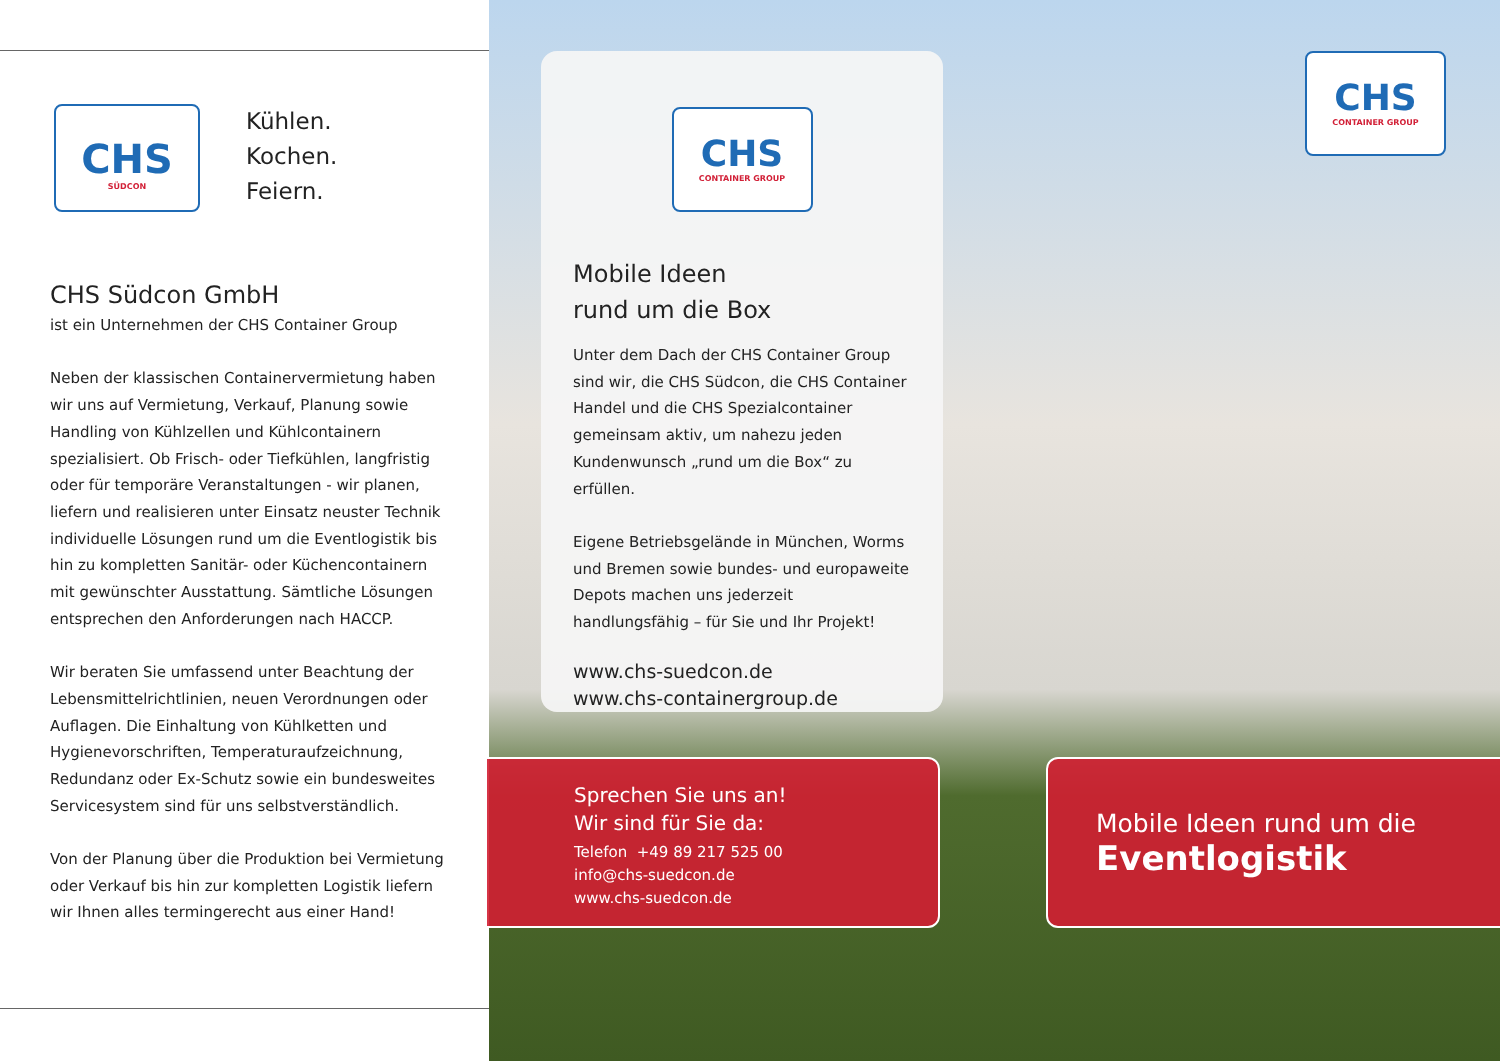CHS
SÜDCON
Kühlen.
Kochen.
Feiern.
CHS Südcon GmbH
ist ein Unternehmen der CHS Container Group
Neben der klassischen Containervermietung haben wir uns auf Vermietung, Verkauf, Planung sowie Handling von Kühlzellen und Kühlcontainern spezialisiert. Ob Frisch- oder Tiefkühlen, langfristig oder für temporäre Veranstaltungen - wir planen, liefern und realisieren unter Einsatz neuster Technik individuelle Lösungen rund um die Eventlogistik bis hin zu kompletten Sanitär- oder Küchencontainern mit gewünschter Ausstattung. Sämtliche Lösungen entsprechen den Anforderungen nach HACCP.
Wir beraten Sie umfassend unter Beachtung der Lebensmittelrichtlinien, neuen Verordnungen oder Auflagen. Die Einhaltung von Kühlketten und Hygienevorschriften, Temperaturaufzeichnung, Redundanz oder Ex-Schutz sowie ein bundesweites Servicesystem sind für uns selbstverständlich.
Von der Planung über die Produktion bei Vermietung oder Verkauf bis hin zur kompletten Logistik liefern wir Ihnen alles termingerecht aus einer Hand!
CHS
CONTAINER GROUP
CHS
CONTAINER GROUP
Mobile Ideen
rund um die Box
Unter dem Dach der CHS Container Group sind wir, die CHS Südcon, die CHS Container Handel und die CHS Spezialcontainer gemeinsam aktiv, um nahezu jeden Kundenwunsch „rund um die Box“ zu erfüllen.
Eigene Betriebsgelände in München, Worms und Bremen sowie bundes- und europaweite Depots machen uns jederzeit handlungsfähig – für Sie und Ihr Projekt!
www.chs-suedcon.de
www.chs-containergroup.de
Sprechen Sie uns an!
Wir sind für Sie da:
Telefon +49 89 217 525 00
info@chs-suedcon.de
www.chs-suedcon.de
Mobile Ideen rund um die
Eventlogistik